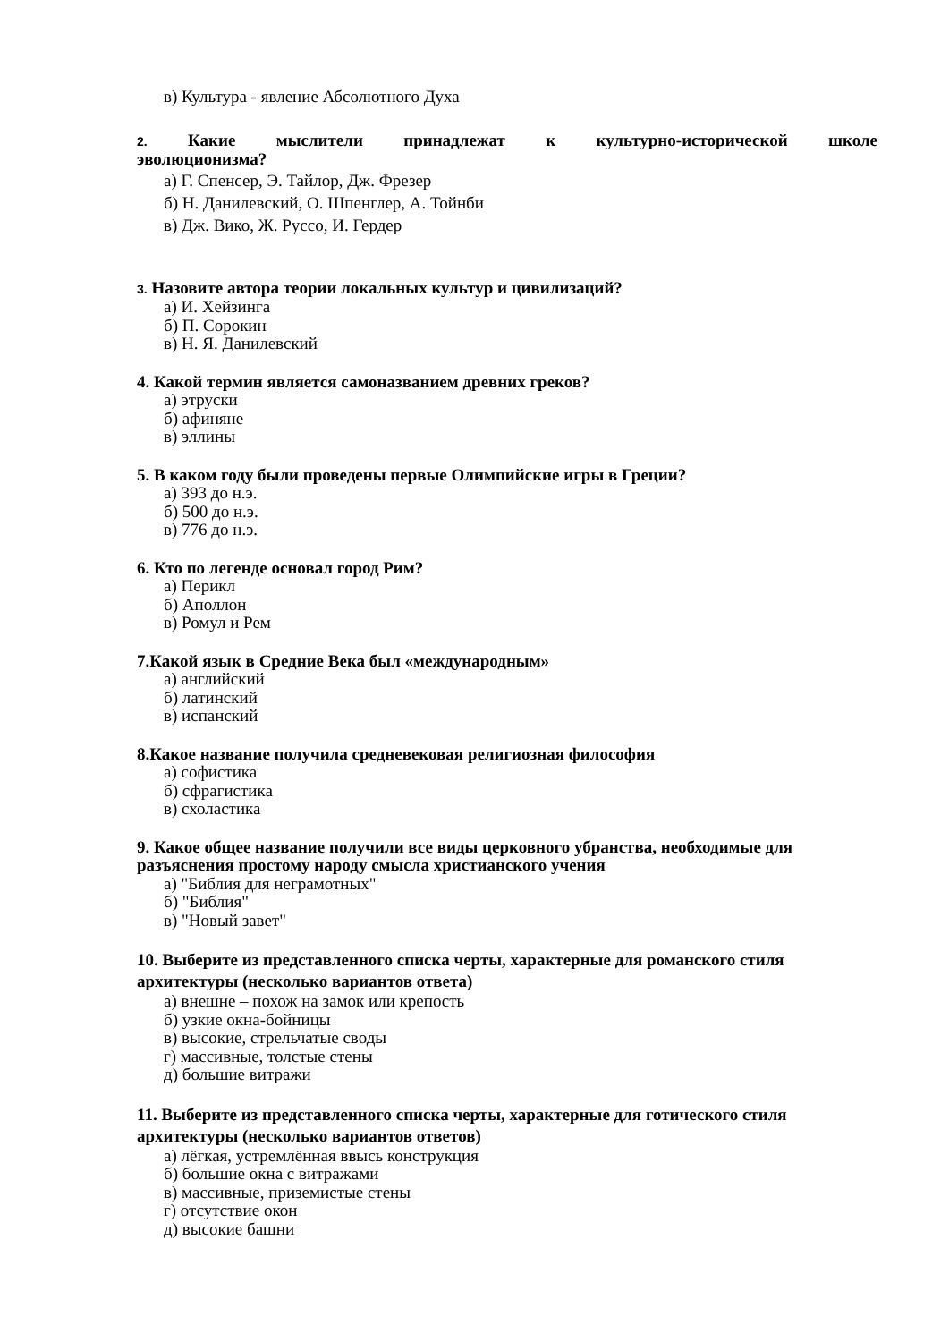в) Культура - явление Абсолютного Духа
2. Какие мыслители принадлежат к культурно-исторической школе
эволюционизма?
а) Г. Спенсер, Э. Тайлор, Дж. Фрезер
б) Н. Данилевский, О. Шпенглер, А. Тойнби
в) Дж. Вико, Ж. Руссо, И. Гердер
3. Назовите автора теории локальных культур и цивилизаций?
а) И. Хейзинга
б) П. Сорокин
в) Н. Я. Данилевский
4. Какой термин является самоназванием древних греков?
а) этруски
б) афиняне
в) эллины
5. В каком году были проведены первые Олимпийские игры в Греции?
а) 393 до н.э.
б) 500 до н.э.
в) 776 до н.э.
6. Кто по легенде основал город Рим?
а) Перикл
б) Аполлон
в) Ромул и Рем
7.Какой язык в Средние Века был «международным»
а) английский
б) латинский
в) испанский
8.Какое название получила средневековая религиозная философия
а) софистика
б) сфрагистика
в) схоластика
9. Какое общее название получили все виды церковного убранства, необходимые для разъяснения простому народу смысла христианского учения
а) "Библия для неграмотных"
б) "Библия"
в) "Новый завет"
10. Выберите из представленного списка черты, характерные для романского стиля архитектуры (несколько вариантов ответа)
а) внешне – похож на замок или крепость
б) узкие окна-бойницы
в) высокие, стрельчатые своды
г) массивные, толстые стены
д) большие витражи
11. Выберите из представленного списка черты, характерные для готического стиля архитектуры (несколько вариантов ответов)
а) лёгкая, устремлённая ввысь конструкция
б) большие окна с витражами
в) массивные, приземистые стены
г) отсутствие окон
д) высокие башни